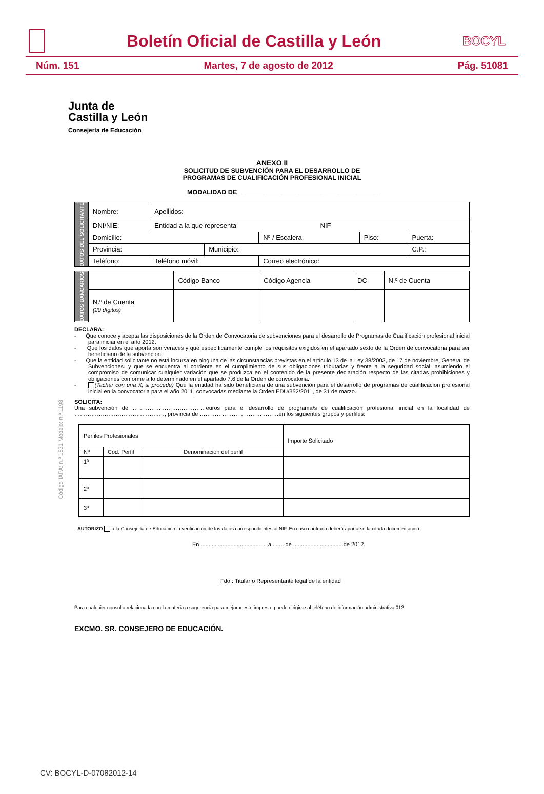Boletín Oficial de Castilla y León
BOCYL
Núm. 151 Martes, 7 de agosto de 2012 Pág. 51081
Junta de
Castilla y León
Consejería de Educación
Código IAPA: n.º 1531 Modelo: n.º 1198
ANEXO II
SOLICITUD DE SUBVENCIÓN PARA EL DESARROLLO DE
PROGRAMAS DE CUALIFICACIÓN PROFESIONAL INICIAL
MODALIDAD DE ________________________________________
| DATOS DEL SOLICITANTE | Nombre: | Apellidos: | | | | |
| | DNI/NIE: | Entidad a la que representa NIF | | | | |
| | Domicilio: | | | Nº / Escalera: | Piso: | Puerta: |
| | Provincia: | | Municipio: | | | C.P.: |
| | Teléfono: | Teléfono móvil: | | Correo electrónico: | | |
| DATOS BANCARIOS | | Código Banco | Código Agencia | DC | N.º de Cuenta |
| | N.º de Cuenta (20 dígitos) | | | | |
DECLARA:
- Que conoce y acepta las disposiciones de la Orden de Convocatoria de subvenciones para el desarrollo de Programas de Cualificación profesional inicial para iniciar en el año 2012.
- Que los datos que aporta son veraces y que específicamente cumple los requisitos exigidos en el apartado sexto de la Orden de convocatoria para ser beneficiario de la subvención.
- Que la entidad solicitante no está incursa en ninguna de las circunstancias previstas en el artículo 13 de la Ley 38/2003, de 17 de noviembre, General de Subvenciones. y que se encuentra al corriente en el cumplimiento de sus obligaciones tributarias y frente a la seguridad social, asumiendo el compromiso de comunicar cualquier variación que se produzca en el contenido de la presente declaración respecto de las citadas prohibiciones y obligaciones conforme a lo determinado en el apartado 7.6 de la Orden de convocatoria.
- (Tachar con una X, si procede) Que la entidad ha sido beneficiaria de una subvención para el desarrollo de programas de cualificación profesional inicial en la convocatoria para el año 2011, convocadas mediante la Orden EDU/352/2011, de 31 de marzo.
SOLICITA:
Una subvención de …………………………………euros para el desarrollo de programa/s de cualificación profesional inicial en la localidad de …………………………………………, provincia de ……………………………………en los siguientes grupos y perfiles:
| Perfiles Profesionales | | | Importe Solicitado |
| Nº | Cód. Perfil | Denominación del perfil | |
| 1º | | | |
| 2º | | | |
| 3º | | | |
AUTORIZO a la Consejería de Educación la verificación de los datos correspondientes al NIF. En caso contrario deberá aportarse la citada documentación.
En .......................................... a ....... de ................................de 2012.
Fdo.: Titular o Representante legal de la entidad
Para cualquier consulta relacionada con la materia o sugerencia para mejorar este impreso, puede dirigirse al teléfono de información administrativa 012
EXCMO. SR. CONSEJERO DE EDUCACIÓN.
CV: BOCYL-D-07082012-14